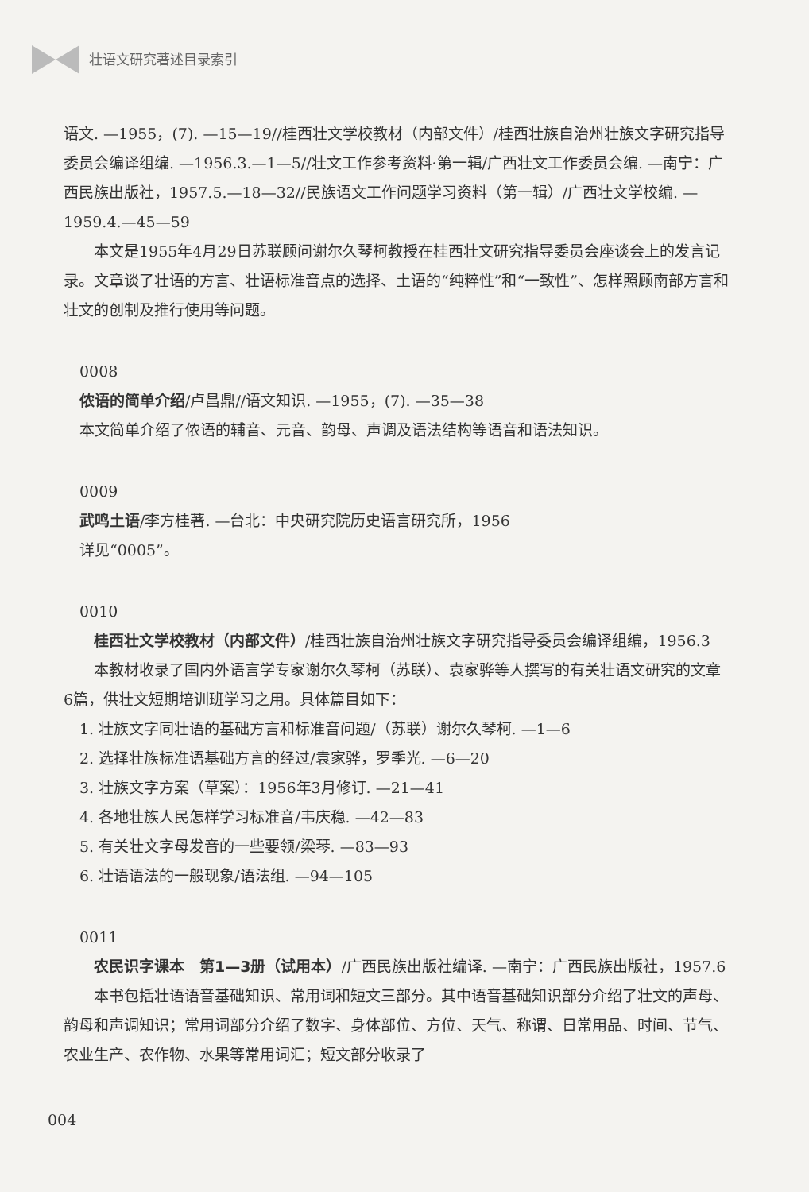壮语文研究著述目录索引
语文. —1955，(7). —15—19//桂西壮文学校教材（内部文件）/桂西壮族自治州壮族文字研究指导委员会编译组编. —1956.3.—1—5//壮文工作参考资料·第一辑/广西壮文工作委员会编. —南宁：广西民族出版社，1957.5.—18—32//民族语文工作问题学习资料（第一辑）/广西壮文学校编. —1959.4.—45—59
本文是1955年4月29日苏联顾问谢尔久琴柯教授在桂西壮文研究指导委员会座谈会上的发言记录。文章谈了壮语的方言、壮语标准音点的选择、土语的“纯粹性”和“一致性”、怎样照顾南部方言和壮文的创制及推行使用等问题。
0008
侬语的简单介绍/卢昌鼎//语文知识. —1955，(7). —35—38
本文简单介绍了侬语的辅音、元音、韵母、声调及语法结构等语音和语法知识。
0009
武鸣土语/李方桂著. —台北：中央研究院历史语言研究所，1956
详见“0005”。
0010
桂西壮文学校教材（内部文件）/桂西壮族自治州壮族文字研究指导委员会编译组编，1956.3
本教材收录了国内外语言学专家谢尔久琴柯（苏联）、袁家骅等人撰写的有关壮语文研究的文章6篇，供壮文短期培训班学习之用。具体篇目如下：
1. 壮族文字同壮语的基础方言和标准音问题/（苏联）谢尔久琴柯. —1—6
2. 选择壮族标准语基础方言的经过/袁家骅，罗季光. —6—20
3. 壮族文字方案（草案）：1956年3月修订. —21—41
4. 各地壮族人民怎样学习标准音/韦庆稳. —42—83
5. 有关壮文字母发音的一些要领/梁琴. —83—93
6. 壮语语法的一般现象/语法组. —94—105
0011
农民识字课本　第1—3册（试用本）/广西民族出版社编译. —南宁：广西民族出版社，1957.6
本书包括壮语语音基础知识、常用词和短文三部分。其中语音基础知识部分介绍了壮文的声母、韵母和声调知识；常用词部分介绍了数字、身体部位、方位、天气、称谓、日常用品、时间、节气、农业生产、农作物、水果等常用词汇；短文部分收录了
004